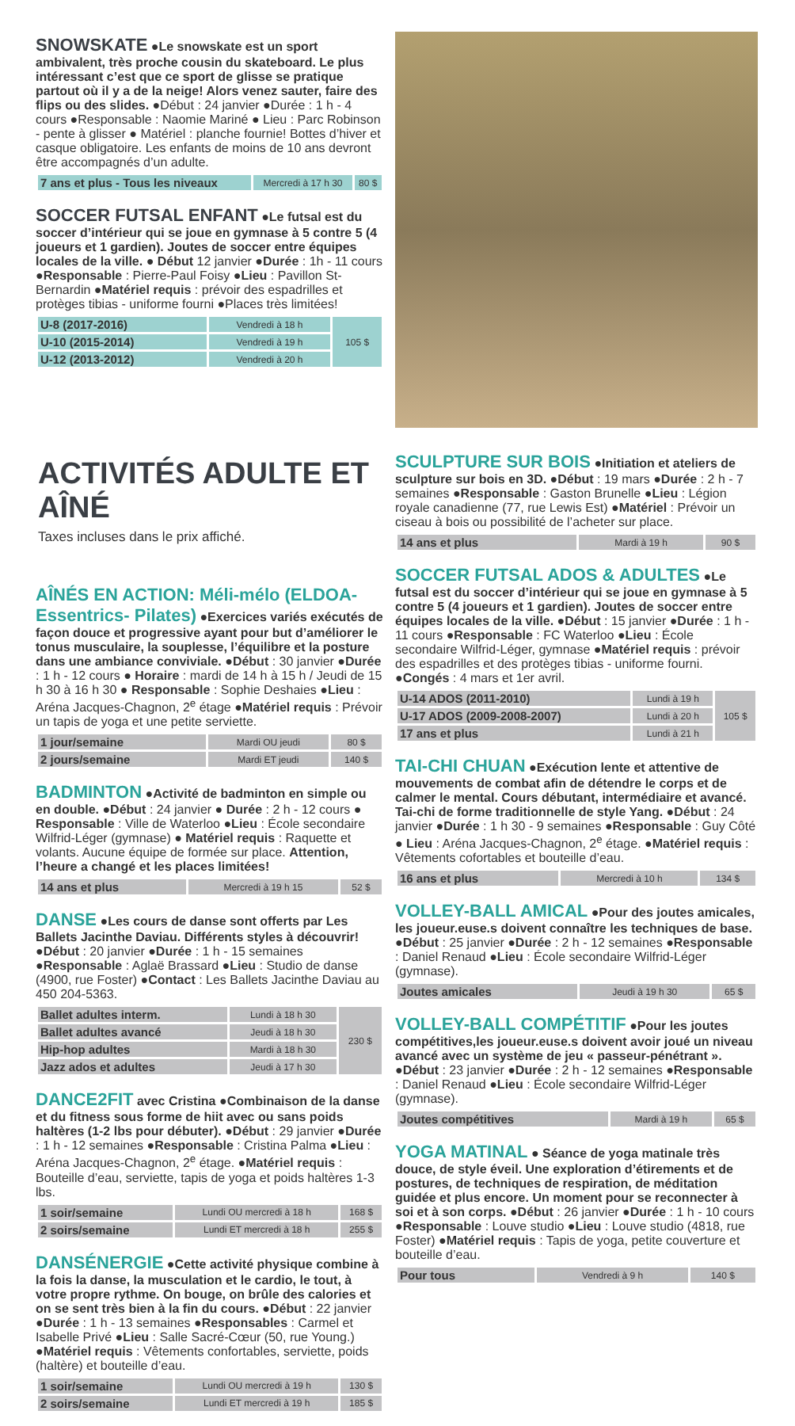SNOWSKATE
●Le snowskate est un sport ambivalent, très proche cousin du skateboard. Le plus intéressant c’est que ce sport de glisse se pratique partout où il y a de la neige! Alors venez sauter, faire des flips ou des slides. ●Début : 24 janvier ●Durée : 1 h - 4 cours ●Responsable : Naomie Mariné ● Lieu : Parc Robinson - pente à glisser ● Matériel : planche fournie! Bottes d’hiver et casque obligatoire. Les enfants de moins de 10 ans devront être accompagnés d’un adulte.
| 7 ans et plus - Tous les niveaux | Mercredi à 17 h 30 | 80 $ |
SOCCER FUTSAL ENFANT
●Le futsal est du soccer d’intérieur qui se joue en gymnase à 5 contre 5 (4 joueurs et 1 gardien). Joutes de soccer entre équipes locales de la ville. ● Début 12 janvier ●Durée : 1h - 11 cours ●Responsable : Pierre-Paul Foisy ●Lieu : Pavillon St-Bernardin ●Matériel requis : prévoir des espadrilles et protèges tibias - uniforme fourni ●Places très limitées!
| U-8 (2017-2016) | Vendredi à 18 h | 105 $ |
| U-10 (2015-2014) | Vendredi à 19 h | |
| U-12 (2013-2012) | Vendredi à 20 h | |
ACTIVITÉS ADULTE ET AÎNÉ
Taxes incluses dans le prix affiché.
AÎNÉS EN ACTION: Méli-mélo (ELDOA-Essentrics- Pilates)
●Exercices variés exécutés de façon douce et progressive ayant pour but d’améliorer le tonus musculaire, la souplesse, l’équilibre et la posture dans une ambiance conviviale. ●Début : 30 janvier ●Durée : 1 h - 12 cours ● Horaire : mardi de 14 h à 15 h / Jeudi de 15 h 30 à 16 h 30 ● Responsable : Sophie Deshaies ●Lieu : Aréna Jacques-Chagnon, 2<sup>e</sup> étage ●Matériel requis : Prévoir un tapis de yoga et une petite serviette.
| 1 jour/semaine | Mardi OU jeudi | 80 $ |
| 2 jours/semaine | Mardi ET jeudi | 140 $ |
BADMINTON
●Activité de badminton en simple ou en double. ●Début : 24 janvier ● Durée : 2 h - 12 cours ● Responsable : Ville de Waterloo ●Lieu : École secondaire Wilfrid-Léger (gymnase) ● Matériel requis : Raquette et volants. Aucune équipe de formée sur place. Attention, l’heure a changé et les places limitées!
| 14 ans et plus | Mercredi à 19 h 15 | 52 $ |
DANSE
●Les cours de danse sont offerts par Les Ballets Jacinthe Daviau. Différents styles à découvrir! ●Début : 20 janvier ●Durée : 1 h - 15 semaines ●Responsable : Aglaë Brassard ●Lieu : Studio de danse (4900, rue Foster) ●Contact : Les Ballets Jacinthe Daviau au 450 204-5363.
| Ballet adultes interm. | Lundi à 18 h 30 | 230 $ |
| Ballet adultes avancé | Jeudi à 18 h 30 | |
| Hip-hop adultes | Mardi à 18 h 30 | |
| Jazz ados et adultes | Jeudi à 17 h 30 | |
DANCE2FIT
avec Cristina ●Combinaison de la danse et du fitness sous forme de hiit avec ou sans poids haltères (1-2 lbs pour débuter). ●Début : 29 janvier ●Durée : 1 h - 12 semaines ●Responsable : Cristina Palma ●Lieu : Aréna Jacques-Chagnon, 2<sup>e</sup> étage. ●Matériel requis : Bouteille d’eau, serviette, tapis de yoga et poids haltères 1-3 lbs.
| 1 soir/semaine | Lundi OU mercredi à 18 h | 168 $ |
| 2 soirs/semaine | Lundi ET mercredi à 18 h | 255 $ |
DANSÉNERGIE
●Cette activité physique combine à la fois la danse, la musculation et le cardio, le tout, à votre propre rythme. On bouge, on brûle des calories et on se sent très bien à la fin du cours. ●Début : 22 janvier ●Durée : 1 h - 13 semaines ●Responsables : Carmel et Isabelle Privé ●Lieu : Salle Sacré-Cœur (50, rue Young.) ●Matériel requis : Vêtements confortables, serviette, poids (haltère) et bouteille d’eau.
| 1 soir/semaine | Lundi OU mercredi à 19 h | 130 $ |
| 2 soirs/semaine | Lundi ET mercredi à 19 h | 185 $ |
SCULPTURE SUR BOIS
●Initiation et ateliers de sculpture sur bois en 3D. ●Début : 19 mars ●Durée : 2 h - 7 semaines ●Responsable : Gaston Brunelle ●Lieu : Légion royale canadienne (77, rue Lewis Est) ●Matériel : Prévoir un ciseau à bois ou possibilité de l’acheter sur place.
| 14 ans et plus | Mardi à 19 h | 90 $ |
SOCCER FUTSAL ADOS & ADULTES
●Le futsal est du soccer d’intérieur qui se joue en gymnase à 5 contre 5 (4 joueurs et 1 gardien). Joutes de soccer entre équipes locales de la ville. ●Début : 15 janvier ●Durée : 1 h - 11 cours ●Responsable : FC Waterloo ●Lieu : École secondaire Wilfrid-Léger, gymnase ●Matériel requis : prévoir des espadrilles et des protèges tibias - uniforme fourni. ●Congés : 4 mars et 1er avril.
| U-14 ADOS (2011-2010) | Lundi à 19 h | 105 $ |
| U-17 ADOS (2009-2008-2007) | Lundi à 20 h | |
| 17 ans et plus | Lundi à 21 h | |
TAI-CHI CHUAN
●Exécution lente et attentive de mouvements de combat afin de détendre le corps et de calmer le mental. Cours débutant, intermédiaire et avancé. Tai-chi de forme traditionnelle de style Yang. ●Début : 24 janvier ●Durée : 1 h 30 - 9 semaines ●Responsable : Guy Côté ● Lieu : Aréna Jacques-Chagnon, 2<sup>e</sup> étage. ●Matériel requis : Vêtements cofortables et bouteille d’eau.
| 16 ans et plus | Mercredi à 10 h | 134 $ |
VOLLEY-BALL AMICAL
●Pour des joutes amicales, les joueur.euse.s doivent connaître les techniques de base. ●Début : 25 janvier ●Durée : 2 h - 12 semaines ●Responsable : Daniel Renaud ●Lieu : École secondaire Wilfrid-Léger (gymnase).
| Joutes amicales | Jeudi à 19 h 30 | 65 $ |
VOLLEY-BALL COMPÉTITIF
●Pour les joutes compétitives,les joueur.euse.s doivent avoir joué un niveau avancé avec un système de jeu « passeur-pénétrant ». ●Début : 23 janvier ●Durée : 2 h - 12 semaines ●Responsable : Daniel Renaud ●Lieu : École secondaire Wilfrid-Léger (gymnase).
| Joutes compétitives | Mardi à 19 h | 65 $ |
YOGA MATINAL
● Séance de yoga matinale très douce, de style éveil. Une exploration d’étirements et de postures, de techniques de respiration, de méditation guidée et plus encore. Un moment pour se reconnecter à soi et à son corps. ●Début : 26 janvier ●Durée : 1 h - 10 cours ●Responsable : Louve studio ●Lieu : Louve studio (4818, rue Foster) ●Matériel requis : Tapis de yoga, petite couverture et bouteille d’eau.
| Pour tous | Vendredi à 9 h | 140 $ |